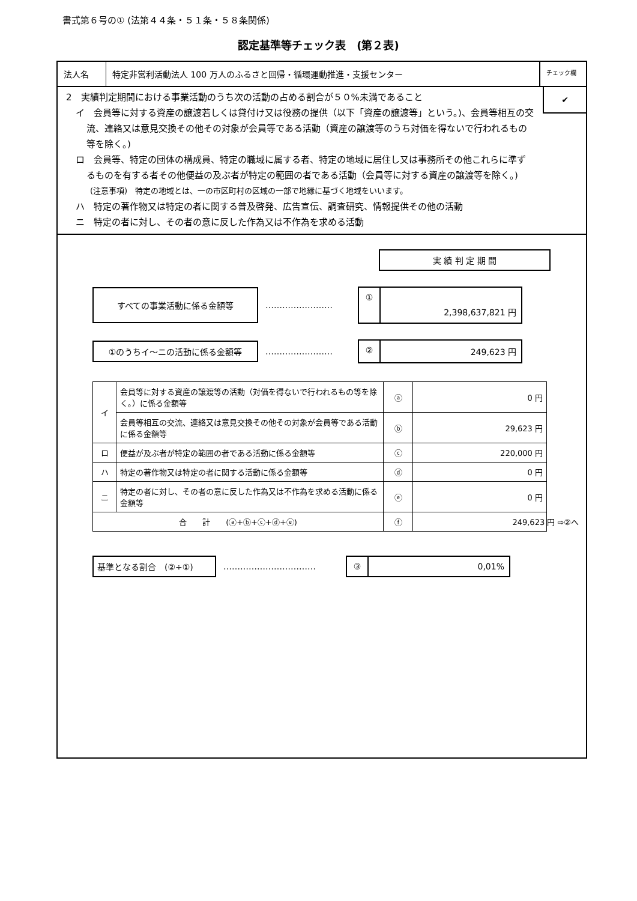書式第６号の① (法第４４条・５１条・５８条関係)
認定基準等チェック表　(第２表)
法人名 特定非営利活動法人 100 万人のふるさと回帰・循環運動推進・支援センター
チェック欄
2　実績判定期間における事業活動のうち次の活動の占める割合が５０%未満であること
イ　会員等に対する資産の譲渡若しくは貸付け又は役務の提供（以下「資産の譲渡等」という。)、会員等相互の交流、連絡又は意見交換その他その対象が会員等である活動（資産の譲渡等のうち対価を得ないで行われるもの等を除く。)
ロ　会員等、特定の団体の構成員、特定の職域に属する者、特定の地域に居住し又は事務所その他これらに準ずるものを有する者その他便益の及ぶ者が特定の範囲の者である活動（会員等に対する資産の譲渡等を除く。)
(注意事項)　特定の地域とは、一の市区町村の区域の一部で地縁に基づく地域をいいます。
ハ　特定の著作物又は特定の者に関する普及啓発、広告宣伝、調査研究、情報提供その他の活動
ニ　特定の者に対し、その者の意に反した作為又は不作為を求める活動
✔
実 績 判 定 期 間
すべての事業活動に係る金額等
……………………
①
2,398,637,821 円
①のうちイ～ニの活動に係る金額等
……………………
② 249,623 円
| イ | 会員等に対する資産の譲渡等の活動（対価を得ないで行われるもの等を除く。）に係る金額等 | ⓐ | 0 円 |
| | 会員等相互の交流、連絡又は意見交換その他その対象が会員等である活動に係る金額等 | ⓑ | 29,623 円 |
| ロ | 便益が及ぶ者が特定の範囲の者である活動に係る金額等 | ⓒ | 220,000 円 |
| ハ | 特定の著作物又は特定の者に関する活動に係る金額等 | ⓓ | 0 円 |
| ニ | 特定の者に対し、その者の意に反した作為又は不作為を求める活動に係る金額等 | ⓔ | 0 円 |
| 合 計 (ⓐ+ⓑ+ⓒ+ⓓ+ⓔ) | | ⓕ | 249,623 円 ⇨②へ |
基準となる割合　(②÷①)
……………………………
③ 0,01%